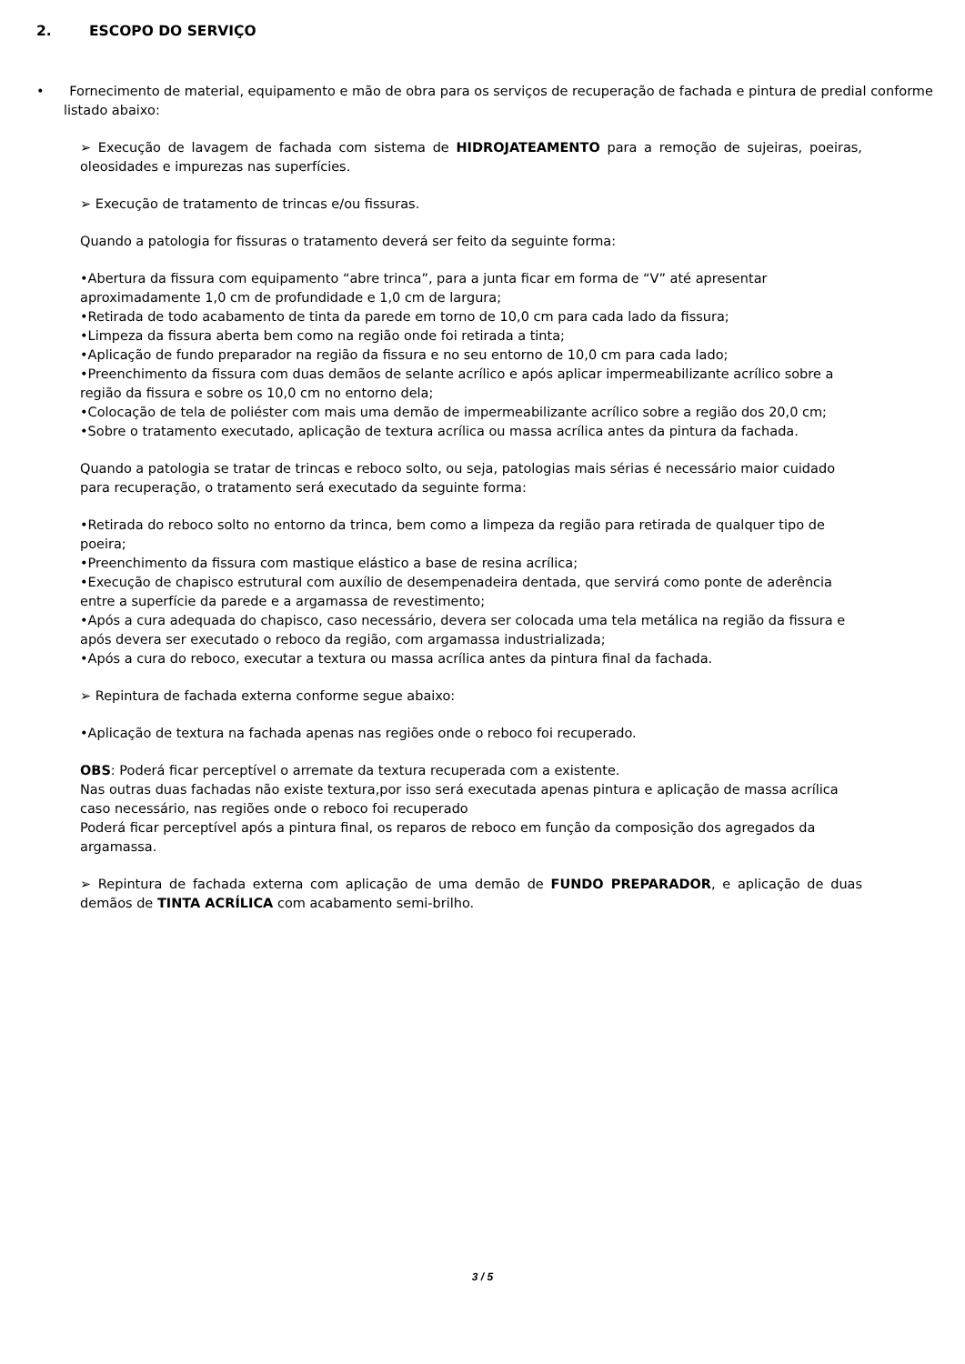2. ESCOPO DO SERVIÇO
• Fornecimento de material, equipamento e mão de obra para os serviços de recuperação de fachada e pintura de predial conforme listado abaixo:
➢ Execução de lavagem de fachada com sistema de HIDROJATEAMENTO para a remoção de sujeiras, poeiras, oleosidades e impurezas nas superfícies.
➢ Execução de tratamento de trincas e/ou fissuras.
Quando a patologia for fissuras o tratamento deverá ser feito da seguinte forma:
•Abertura da fissura com equipamento “abre trinca”, para a junta ficar em forma de “V” até apresentar aproximadamente 1,0 cm de profundidade e 1,0 cm de largura;
•Retirada de todo acabamento de tinta da parede em torno de 10,0 cm para cada lado da fissura;
•Limpeza da fissura aberta bem como na região onde foi retirada a tinta;
•Aplicação de fundo preparador na região da fissura e no seu entorno de 10,0 cm para cada lado;
•Preenchimento da fissura com duas demãos de selante acrílico e após aplicar impermeabilizante acrílico sobre a região da fissura e sobre os 10,0 cm no entorno dela;
•Colocação de tela de poliéster com mais uma demão de impermeabilizante acrílico sobre a região dos 20,0 cm;
•Sobre o tratamento executado, aplicação de textura acrílica ou massa acrílica antes da pintura da fachada.
Quando a patologia se tratar de trincas e reboco solto, ou seja, patologias mais sérias é necessário maior cuidado para recuperação, o tratamento será executado da seguinte forma:
•Retirada do reboco solto no entorno da trinca, bem como a limpeza da região para retirada de qualquer tipo de poeira;
•Preenchimento da fissura com mastique elástico a base de resina acrílica;
•Execução de chapisco estrutural com auxílio de desempenadeira dentada, que servirá como ponte de aderência entre a superfície da parede e a argamassa de revestimento;
•Após a cura adequada do chapisco, caso necessário, devera ser colocada uma tela metálica na região da fissura e após devera ser executado o reboco da região, com argamassa industrializada;
•Após a cura do reboco, executar a textura ou massa acrílica antes da pintura final da fachada.
➢ Repintura de fachada externa conforme segue abaixo:
•Aplicação de textura na fachada apenas nas regiões onde o reboco foi recuperado.
OBS: Poderá ficar perceptível o arremate da textura recuperada com a existente.
Nas outras duas fachadas não existe textura,por isso será executada apenas pintura e aplicação de massa acrílica caso necessário, nas regiões onde o reboco foi recuperado
Poderá ficar perceptível após a pintura final, os reparos de reboco em função da composição dos agregados da argamassa.
➢ Repintura de fachada externa com aplicação de uma demão de FUNDO PREPARADOR, e aplicação de duas demãos de TINTA ACRÍLICA com acabamento semi-brilho.
3 / 5